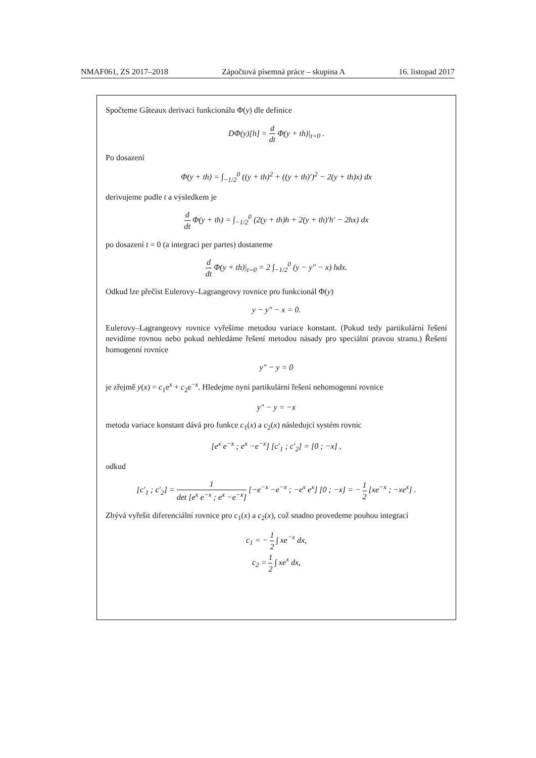NMAF061, ZS 2017–2018 Zápočtová písemná práce – skupina A 16. listopad 2017
Spočteme Gâteaux derivaci funkcionálu Φ(y) dle definice
DΦ(y)[h] = d dt Φ(y + th)|<sub>t=0</sub> .
Po dosazení
Φ(y + th) = ∫<sub>−1/2</sub><sup>0</sup> ((y + th)<sup>2</sup> + ((y + th)′)<sup>2</sup> − 2(y + th)x) dx
derivujeme podle t a výsledkem je
d dt Φ(y + th) = ∫<sub>−1/2</sub><sup>0</sup> (2(y + th)h + 2(y + th)′h′ − 2hx) dx
po dosazení t = 0 (a integraci per partes) dostaneme
d dt Φ(y + th)|<sub>t=0</sub> = 2 ∫<sub>−1/2</sub><sup>0</sup> (y − y″ − x) hdx.
Odkud lze přečíst Eulerovy–Lagrangeovy rovnice pro funkcionál Φ(y)
y − y″ − x = 0.
Eulerovy–Lagrangeovy rovnice vyřešíme metodou variace konstant. (Pokud tedy partikulární řešení nevidíme rovnou nebo pokud nehledáme řešení metodou násady pro speciální pravou stranu.) Řešení homogenní rovnice
y″ − y = 0
je zřejmě y(x) = c<sub>1</sub>e<sup>x</sup> + c<sub>2</sub>e<sup>−x</sup>. Hledejme nyní partikulární řešení nehomogenní rovnice
y″ − y = −x
metoda variace konstant dává pro funkce c<sub>1</sub>(x) a c<sub>2</sub>(x) následujcí systém rovnic
[e<sup>x</sup> e<sup>−x</sup> ; e<sup>x</sup> −e<sup>−x</sup>] [c′<sub>1</sub> ; c′<sub>2</sub>] = [0 ; −x] ,
odkud
[c′<sub>1</sub> ; c′<sub>2</sub>] = 1 det [e<sup>x</sup> e<sup>−x</sup> ; e<sup>x</sup> −e<sup>−x</sup>] [−e<sup>−x</sup> −e<sup>−x</sup> ; −e<sup>x</sup> e<sup>x</sup>] [0 ; −x] = − 1 2 [xe<sup>−x</sup> ; −xe<sup>x</sup>] .
Zbývá vyřešit diferenciální rovnice pro c<sub>1</sub>(x) a c<sub>2</sub>(x), což snadno provedeme pouhou integrací
c<sub>1</sub> = − 1 2 ∫ xe<sup>−x</sup> dx,
c<sub>2</sub> = 1 2 ∫ xe<sup>x</sup> dx,